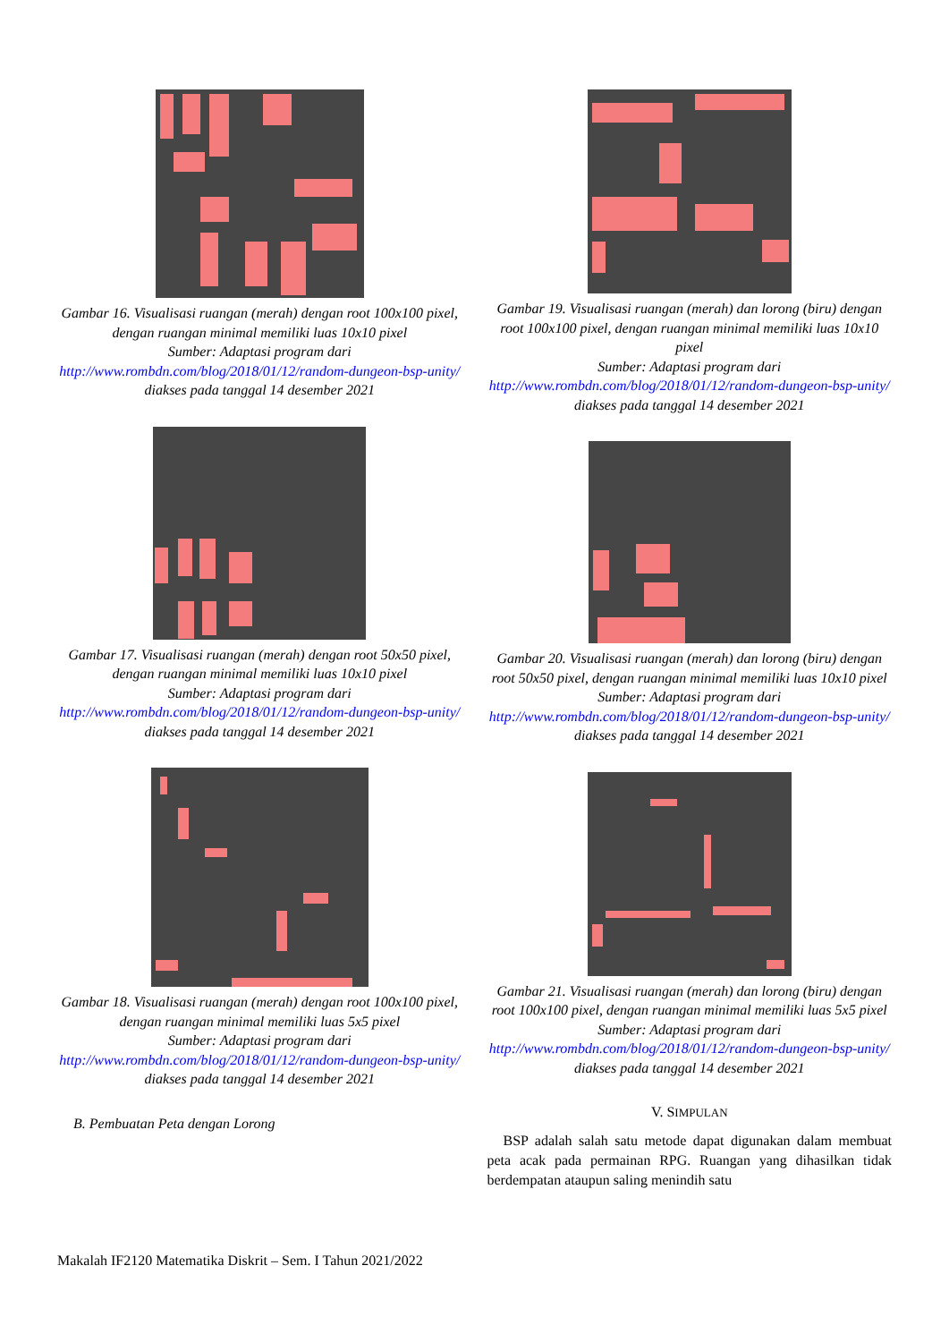Gambar 16. Visualisasi ruangan (merah) dengan root 100x100 pixel, dengan ruangan minimal memiliki luas 10x10 pixel
Sumber: Adaptasi program dari
http://www.rombdn.com/blog/2018/01/12/random-dungeon-bsp-unity/ diakses pada tanggal 14 desember 2021
Gambar 17. Visualisasi ruangan (merah) dengan root 50x50 pixel, dengan ruangan minimal memiliki luas 10x10 pixel
Sumber: Adaptasi program dari
http://www.rombdn.com/blog/2018/01/12/random-dungeon-bsp-unity/ diakses pada tanggal 14 desember 2021
Gambar 18. Visualisasi ruangan (merah) dengan root 100x100 pixel, dengan ruangan minimal memiliki luas 5x5 pixel
Sumber: Adaptasi program dari
http://www.rombdn.com/blog/2018/01/12/random-dungeon-bsp-unity/ diakses pada tanggal 14 desember 2021
B. Pembuatan Peta dengan Lorong
Gambar 19. Visualisasi ruangan (merah) dan lorong (biru) dengan root 100x100 pixel, dengan ruangan minimal memiliki luas 10x10 pixel
Sumber: Adaptasi program dari
http://www.rombdn.com/blog/2018/01/12/random-dungeon-bsp-unity/ diakses pada tanggal 14 desember 2021
Gambar 20. Visualisasi ruangan (merah) dan lorong (biru) dengan root 50x50 pixel, dengan ruangan minimal memiliki luas 10x10 pixel
Sumber: Adaptasi program dari
http://www.rombdn.com/blog/2018/01/12/random-dungeon-bsp-unity/ diakses pada tanggal 14 desember 2021
Gambar 21. Visualisasi ruangan (merah) dan lorong (biru) dengan root 100x100 pixel, dengan ruangan minimal memiliki luas 5x5 pixel
Sumber: Adaptasi program dari
http://www.rombdn.com/blog/2018/01/12/random-dungeon-bsp-unity/ diakses pada tanggal 14 desember 2021
V. SIMPULAN
BSP adalah salah satu metode dapat digunakan dalam membuat peta acak pada permainan RPG. Ruangan yang dihasilkan tidak berdempatan ataupun saling menindih satu
Makalah IF2120 Matematika Diskrit – Sem. I Tahun 2021/2022